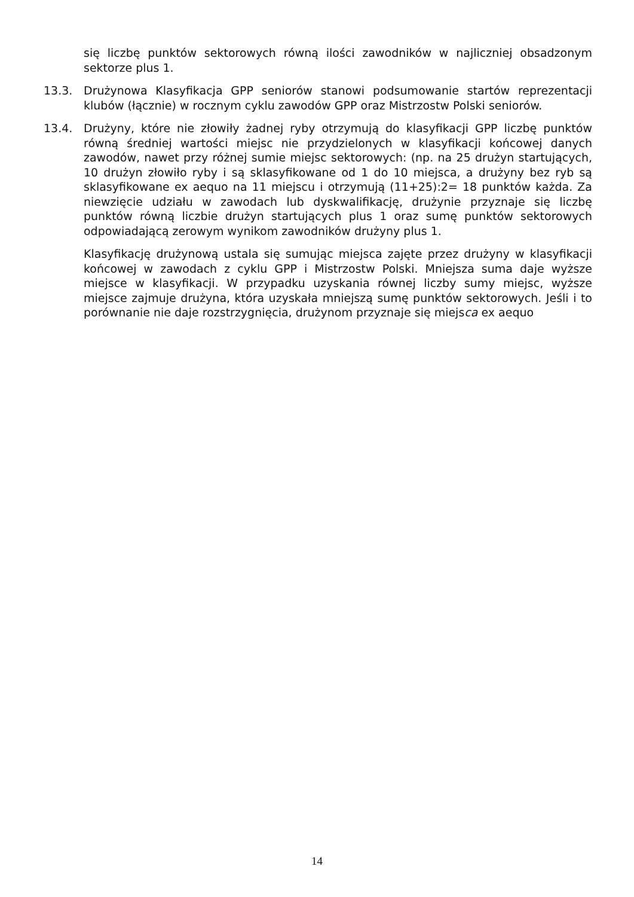się liczbę punktów sektorowych równą ilości zawodników w najliczniej obsadzonym sektorze plus 1.
13.3. Drużynowa Klasyfikacja GPP seniorów stanowi podsumowanie startów reprezentacji klubów (łącznie) w rocznym cyklu zawodów GPP oraz Mistrzostw Polski seniorów.
13.4. Drużyny, które nie złowiły żadnej ryby otrzymują do klasyfikacji GPP liczbę punktów równą średniej wartości miejsc nie przydzielonych w klasyfikacji końcowej danych zawodów, nawet przy różnej sumie miejsc sektorowych: (np. na 25 drużyn startujących, 10 drużyn złowiło ryby i są sklasyfikowane od 1 do 10 miejsca, a drużyny bez ryb są sklasyfikowane ex aequo na 11 miejscu i otrzymują (11+25):2= 18 punktów każda. Za niewzięcie udziału w zawodach lub dyskwalifikację, drużynie przyznaje się liczbę punktów równą liczbie drużyn startujących plus 1 oraz sumę punktów sektorowych odpowiadającą zerowym wynikom zawodników drużyny plus 1.
Klasyfikację drużynową ustala się sumując miejsca zajęte przez drużyny w klasyfikacji końcowej w zawodach z cyklu GPP i Mistrzostw Polski. Mniejsza suma daje wyższe miejsce w klasyfikacji. W przypadku uzyskania równej liczby sumy miejsc, wyższe miejsce zajmuje drużyna, która uzyskała mniejszą sumę punktów sektorowych. Jeśli i to porównanie nie daje rozstrzygnięcia, drużynom przyznaje się miejsca ex aequo
14